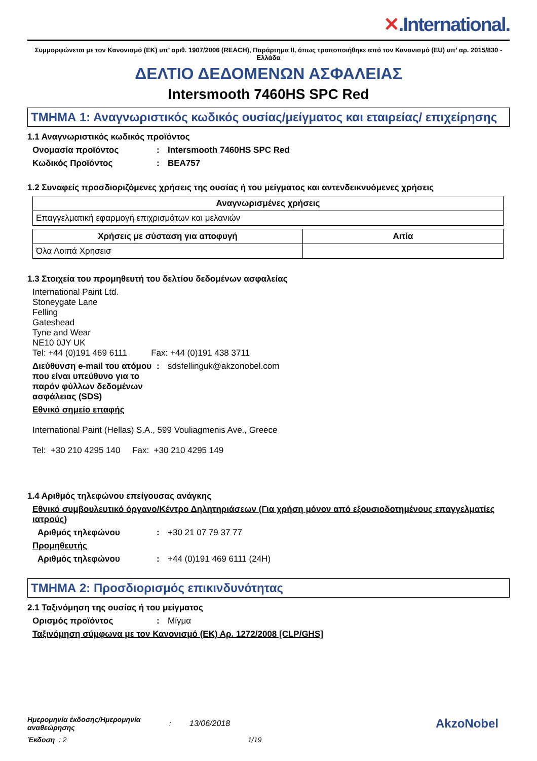✕.International.
Συμμορφώνεται με τον Κανονισμό (ΕΚ) υπ’ αριθ. 1907/2006 (REACH), Παράρτημα II, όπως τροποποιήθηκε από τον Κανονισμό (EU) υπ’ αρ. 2015/830 - Ελλάδα
ΔΕΛΤΙΟ ΔΕΔΟΜΕΝΩΝ ΑΣΦΑΛΕΙΑΣ
Intersmooth 7460HS SPC Red
ΤΜΗΜΑ 1: Αναγνωριστικός κωδικός ουσίας/μείγματος και εταιρείας/ επιχείρησης
1.1 Αναγνωριστικός κωδικός προϊόντος
Ονομασία προϊόντος : Intersmooth 7460HS SPC Red
Κωδικός Προϊόντος : BEA757
1.2 Συναφείς προσδιοριζόμενες χρήσεις της ουσίας ή του μείγματος και αντενδεικνυόμενες χρήσεις
| Αναγνωρισμένες χρήσεις |
| --- |
| Επαγγελματική εφαρμογή επιχρισμάτων και μελανιών |
| Χρήσεις με σύσταση για αποφυγή | Αιτία |
| --- | --- |
| Όλα Λοιπά Χρησεισ | |
1.3 Στοιχεία του προμηθευτή του δελτίου δεδομένων ασφαλείας
International Paint Ltd.
Stoneygate Lane
Felling
Gateshead
Tyne and Wear
NE10 0JY UK
Tel: +44 (0)191 469 6111 Fax: +44 (0)191 438 3711
Διεύθυνση e-mail του ατόμου που είναι υπεύθυνο για το παρόν φύλλων δεδομένων ασφάλειας (SDS)
: sdsfellinguk@akzonobel.com
Εθνικό σημείο επαφής
International Paint (Hellas) S.A., 599 Vouliagmenis Ave., Greece
Tel: +30 210 4295 140 Fax: +30 210 4295 149
1.4 Αριθμός τηλεφώνου επείγουσας ανάγκης
Εθνικό συμβουλευτικό όργανο/Κέντρο Δηλητηριάσεων (Για χρήση μόνον από εξουσιοδοτημένους επαγγελματίες ιατρούς)
Αριθμός τηλεφώνου : +30 21 07 79 37 77
Προμηθευτής
Αριθμός τηλεφώνου : +44 (0)191 469 6111 (24H)
ΤΜΗΜΑ 2: Προσδιορισμός επικινδυνότητας
2.1 Ταξινόμηση της ουσίας ή του μείγματος
Ορισμός προϊόντος : Μίγμα
Ταξινόμηση σύμφωνα με τον Κανονισμό (ΕΚ) Αρ. 1272/2008 [CLP/GHS]
Ημερομηνία έκδοσης/Ημερομηνία αναθεώρησης: 13/06/2018 AkzoNobel
Έκδοση : 2 1/19